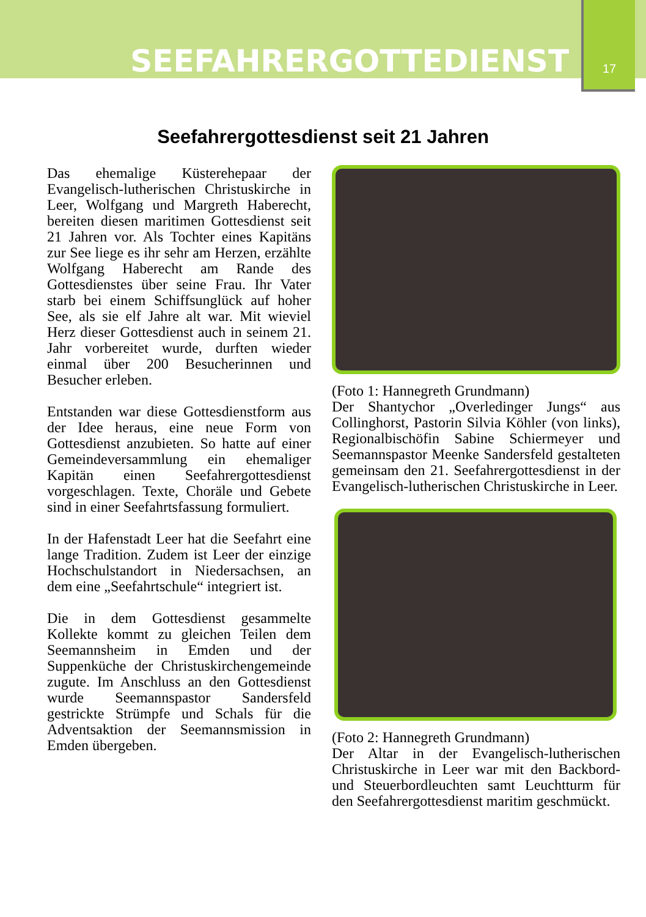SEEFAHRERGOTTEDIENST
17
Seefahrergottesdienst seit 21 Jahren
Das ehemalige Küsterehepaar der Evangelisch-lutherischen Christuskirche in Leer, Wolfgang und Margreth Haberecht, bereiten diesen maritimen Gottesdienst seit 21 Jahren vor. Als Tochter eines Kapitäns zur See liege es ihr sehr am Herzen, erzählte Wolfgang Haberecht am Rande des Gottesdienstes über seine Frau. Ihr Vater starb bei einem Schiffsunglück auf hoher See, als sie elf Jahre alt war. Mit wieviel Herz dieser Gottesdienst auch in seinem 21. Jahr vorbereitet wurde, durften wieder einmal über 200 Besucherinnen und Besucher erleben.
Entstanden war diese Gottesdienstform aus der Idee heraus, eine neue Form von Gottesdienst anzubieten. So hatte auf einer Gemeindeversammlung ein ehemaliger Kapitän einen Seefahrergottesdienst vorgeschlagen. Texte, Choräle und Gebete sind in einer Seefahrtsfassung formuliert.
In der Hafenstadt Leer hat die Seefahrt eine lange Tradition. Zudem ist Leer der einzige Hochschulstandort in Niedersachsen, an dem eine „Seefahrtschule“ integriert ist.
Die in dem Gottesdienst gesammelte Kollekte kommt zu gleichen Teilen dem Seemannsheim in Emden und der Suppenküche der Christuskirchengemeinde zugute. Im Anschluss an den Gottesdienst wurde Seemannspastor Sandersfeld gestrickte Strümpfe und Schals für die Adventsaktion der Seemannsmission in Emden übergeben.
(Foto 1: Hannegreth Grundmann)
Der Shantychor „Overledinger Jungs“ aus Collinghorst, Pastorin Silvia Köhler (von links), Regionalbischöfin Sabine Schiermeyer und Seemannspastor Meenke Sandersfeld gestalteten gemeinsam den 21. Seefahrergottesdienst in der Evangelisch-lutherischen Christuskirche in Leer.
(Foto 2: Hannegreth Grundmann)
Der Altar in der Evangelisch-lutherischen Christuskirche in Leer war mit den Backbord- und Steuerbordleuchten samt Leuchtturm für den Seefahrergottesdienst maritim geschmückt.